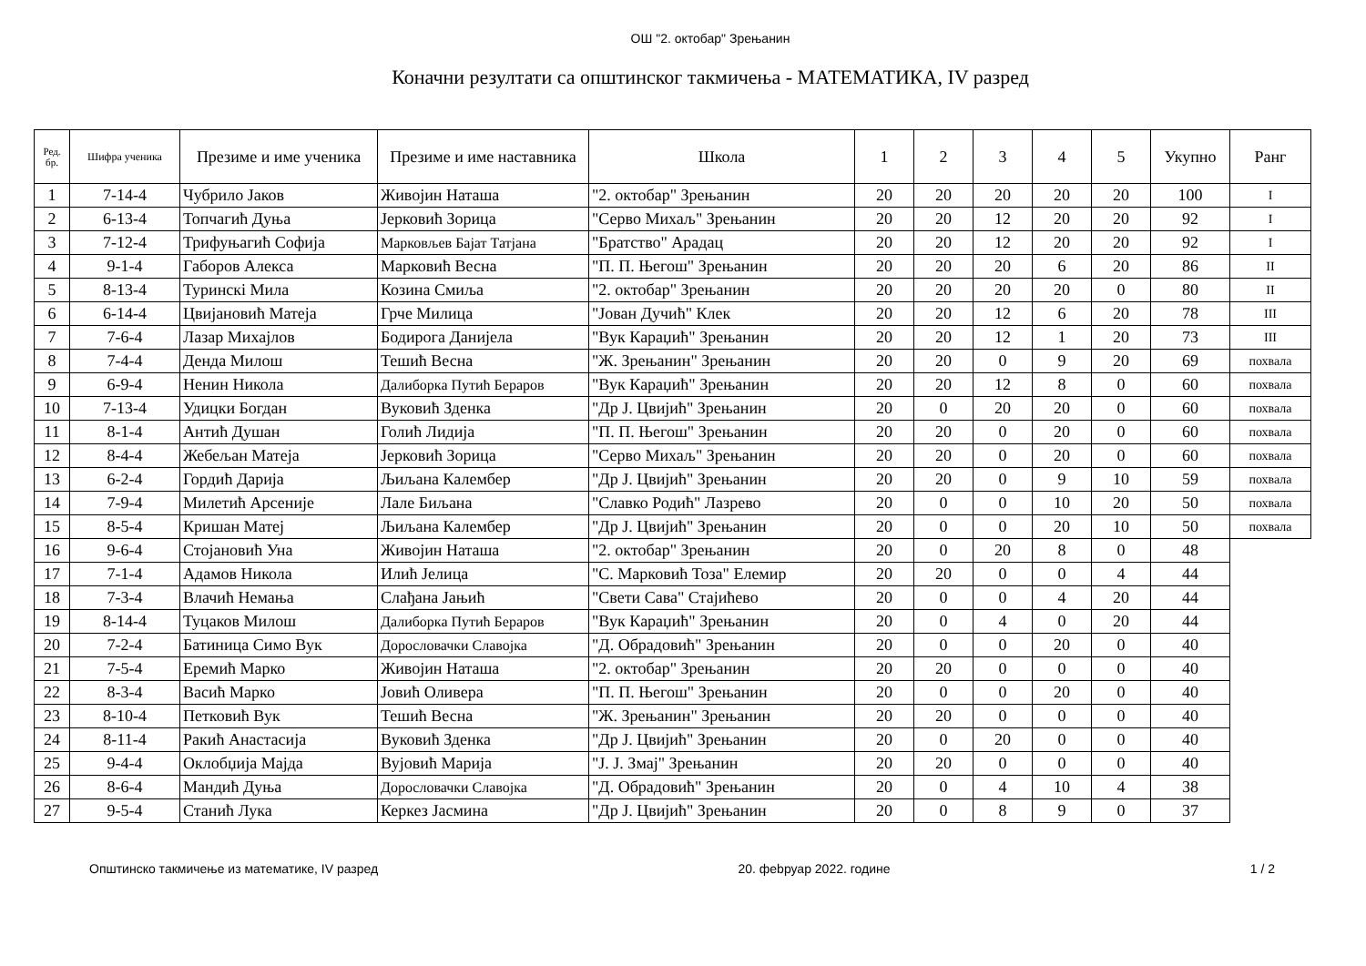ОШ "2. oктобар" Зрењанин
Коначни резултати са општинског такмичења - МАТЕМАТИКА, IV разред
| Ред. бр. | Шифра ученика | Презиме и име ученика | Презиме и име наставника | Школа | 1 | 2 | 3 | 4 | 5 | Укупно | Ранг |
| --- | --- | --- | --- | --- | --- | --- | --- | --- | --- | --- | --- |
| 1 | 7-14-4 | Чубрило Јаков | Живојин Наташа | "2. oктобар" Зрењанин | 20 | 20 | 20 | 20 | 20 | 100 | I |
| 2 | 6-13-4 | Топчагић Дуња | Јерковић Зорица | "Серво Михаљ" Зрењанин | 20 | 20 | 12 | 20 | 20 | 92 | I |
| 3 | 7-12-4 | Трифуњагић Софија | Марковљев Бајат Татјана | "Братство" Арадац | 20 | 20 | 12 | 20 | 20 | 92 | I |
| 4 | 9-1-4 | Габоров Алекса | Марковић Весна | "П. П. Његош" Зрењанин | 20 | 20 | 20 | 6 | 20 | 86 | II |
| 5 | 8-13-4 | Туринскi Мила | Козина Смиља | "2. oктобар" Зрењанин | 20 | 20 | 20 | 20 | 0 | 80 | II |
| 6 | 6-14-4 | Цвијановић Матеја | Грче Милица | "Јован Дучић" Клек | 20 | 20 | 12 | 6 | 20 | 78 | III |
| 7 | 7-6-4 | Лазар Михајлов | Бодирога Данијела | "Вук Караџић" Зрењанин | 20 | 20 | 12 | 1 | 20 | 73 | III |
| 8 | 7-4-4 | Денда Милош | Тешић Весна | "Ж. Зрењанин" Зрењанин | 20 | 20 | 0 | 9 | 20 | 69 | похвала |
| 9 | 6-9-4 | Ненин Никола | Далиборка Путић Берарoв | "Вук Караџић" Зрењанин | 20 | 20 | 12 | 8 | 0 | 60 | похвала |
| 10 | 7-13-4 | Удицки Богдан | Вуковић Зденка | "Др Ј. Цвијић" Зрењанин | 20 | 0 | 20 | 20 | 0 | 60 | похвала |
| 11 | 8-1-4 | Антић Душан | Голић Лидија | "П. П. Његош" Зрењанин | 20 | 20 | 0 | 20 | 0 | 60 | похвала |
| 12 | 8-4-4 | Жебељан Матеја | Јерковић Зорица | "Серво Михаљ" Зрењанин | 20 | 20 | 0 | 20 | 0 | 60 | похвала |
| 13 | 6-2-4 | Гордић Дарија | Љиљана Калембер | "Др Ј. Цвијић" Зрењанин | 20 | 20 | 0 | 9 | 10 | 59 | похвала |
| 14 | 7-9-4 | Милетић Арсеније | Лале Биљана | "Славко Родић" Лазрево | 20 | 0 | 0 | 10 | 20 | 50 | похвала |
| 15 | 8-5-4 | Кришан Матеј | Љиљана Калембер | "Др Ј. Цвијић" Зрењанин | 20 | 0 | 0 | 20 | 10 | 50 | похвала |
| 16 | 9-6-4 | Стојановић Уна | Живојин Наташа | "2. oктобар" Зрењанин | 20 | 0 | 20 | 8 | 0 | 48 | |
| 17 | 7-1-4 | Адамов Никола | Илић Јелица | "С. Марковић Тоза" Елемир | 20 | 20 | 0 | 0 | 4 | 44 | |
| 18 | 7-3-4 | Влачић Немања | Слађана Јањић | "Свети Сава" Стајићево | 20 | 0 | 0 | 4 | 20 | 44 | |
| 19 | 8-14-4 | Туцаков Милош | Далиборка Путић Берарoв | "Вук Караџић" Зрењанин | 20 | 0 | 4 | 0 | 20 | 44 | |
| 20 | 7-2-4 | Батиница Симо Вук | Дорословачки Славојка | "Д. Обрадовић" Зрењанин | 20 | 0 | 0 | 20 | 0 | 40 | |
| 21 | 7-5-4 | Еремић Марко | Живојин Наташа | "2. oктобар" Зрењанин | 20 | 20 | 0 | 0 | 0 | 40 | |
| 22 | 8-3-4 | Васић Марко | Јовић Оливера | "П. П. Његош" Зрењанин | 20 | 0 | 0 | 20 | 0 | 40 | |
| 23 | 8-10-4 | Петковић Вук | Тешић Весна | "Ж. Зрењанин" Зрењанин | 20 | 20 | 0 | 0 | 0 | 40 | |
| 24 | 8-11-4 | Ракић Анастасија | Вуковић Зденка | "Др Ј. Цвијић" Зрењанин | 20 | 0 | 20 | 0 | 0 | 40 | |
| 25 | 9-4-4 | Оклобџија Мајда | Вујовић Марија | "Ј. Ј. Змај" Зрењанин | 20 | 20 | 0 | 0 | 0 | 40 | |
| 26 | 8-6-4 | Мандић Дуња | Дорословачки Славојка | "Д. Обрадовић" Зрењанин | 20 | 0 | 4 | 10 | 4 | 38 | |
| 27 | 9-5-4 | Станић Лука | Керкез Јасмина | "Др Ј. Цвијић" Зрењанин | 20 | 0 | 8 | 9 | 0 | 37 | |
Општинско такмичење из математике, IV разред 20. фebруар 2022. године 1 / 2